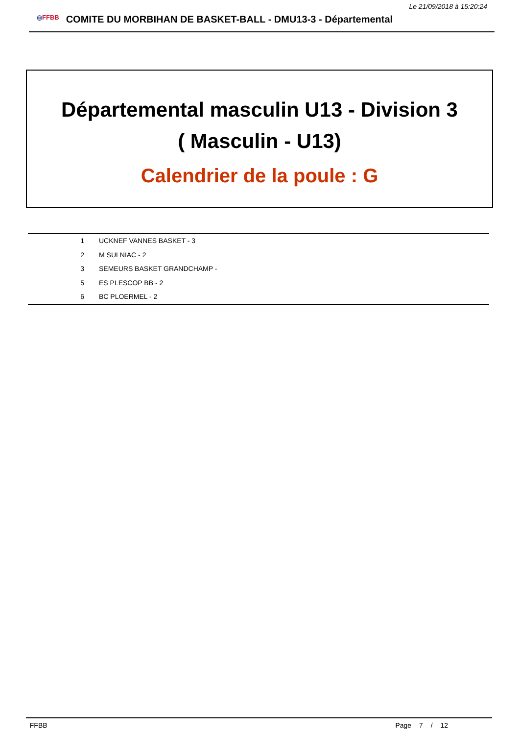Le 21/09/2018 à 15:20:24
◎FFBB COMITE DU MORBIHAN DE BASKET-BALL - DMU13-3 - Départemental
Départemental masculin U13 - Division 3
( Masculin - U13)
Calendrier de la poule : G
| 1 | UCKNEF VANNES BASKET - 3 |
| 2 | M SULNIAC - 2 |
| 3 | SEMEURS BASKET GRANDCHAMP - |
| 5 | ES PLESCOP BB - 2 |
| 6 | BC PLOERMEL - 2 |
FFBB Page 7 / 12